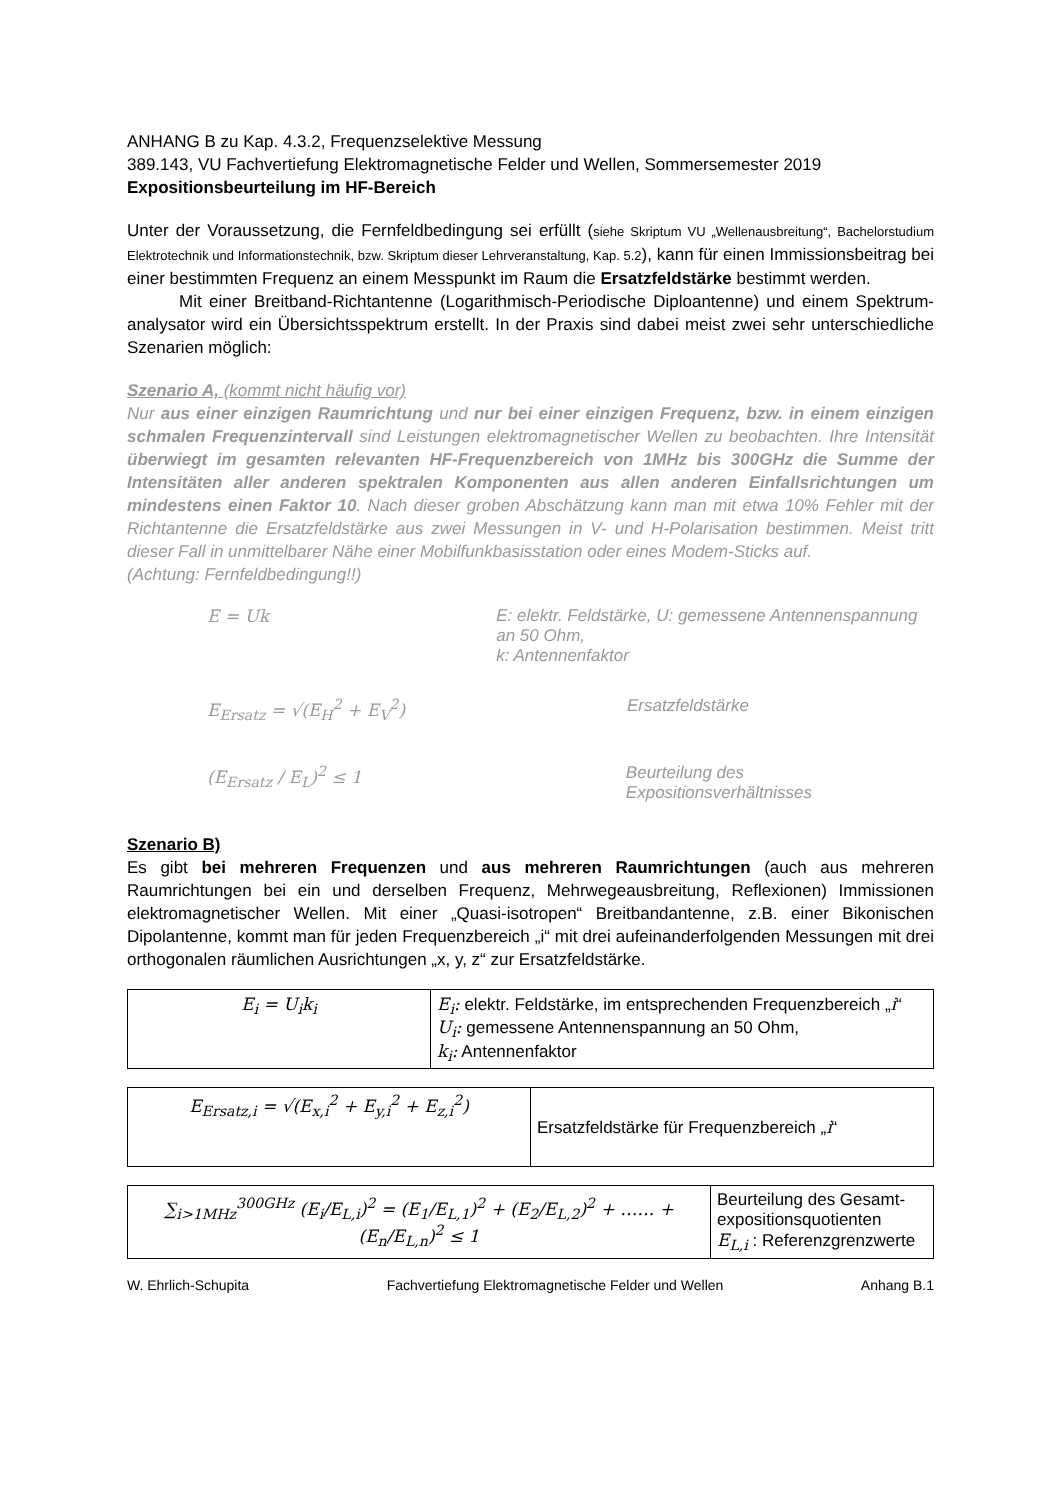ANHANG B zu Kap. 4.3.2, Frequenzselektive Messung
389.143, VU Fachvertiefung Elektromagnetische Felder und Wellen, Sommersemester 2019
Expositionsbeurteilung im HF-Bereich
Unter der Voraussetzung, die Fernfeldbedingung sei erfüllt (siehe Skriptum VU „Wellenausbreitung“, Bachelorstudium Elektrotechnik und Informationstechnik, bzw. Skriptum dieser Lehrveranstaltung, Kap. 5.2), kann für einen Immissionsbeitrag bei einer bestimmten Frequenz an einem Messpunkt im Raum die Ersatzfeldstärke bestimmt werden.
Mit einer Breitband-Richtantenne (Logarithmisch-Periodische Diploantenne) und einem Spektrum-analysator wird ein Übersichtsspektrum erstellt. In der Praxis sind dabei meist zwei sehr unterschiedliche Szenarien möglich:
Szenario A, (kommt nicht häufig vor)
Nur aus einer einzigen Raumrichtung und nur bei einer einzigen Frequenz, bzw. in einem einzigen schmalen Frequenzintervall sind Leistungen elektromagnetischer Wellen zu beobachten. Ihre Intensität überwiegt im gesamten relevanten HF-Frequenzbereich von 1MHz bis 300GHz die Summe der Intensitäten aller anderen spektralen Komponenten aus allen anderen Einfallsrichtungen um mindestens einen Faktor 10. Nach dieser groben Abschätzung kann man mit etwa 10% Fehler mit der Richtantenne die Ersatzfeldstärke aus zwei Messungen in V- und H-Polarisation bestimmen. Meist tritt dieser Fall in unmittelbarer Nähe einer Mobilfunkbasisstation oder eines Modem-Sticks auf.
(Achtung: Fernfeldbedingung!!)
E = Uk E: elektr. Feldstärke, U: gemessene Antennenspannung an 50 Ohm,
k: Antennenfaktor
E<sub>Ersatz</sub> = √(E<sub>H</sub><sup>2</sup> + E<sub>V</sub><sup>2</sup>) Ersatzfeldstärke
(E<sub>Ersatz</sub> / E<sub>L</sub>)<sup>2</sup> ≤ 1 Beurteilung des Expositionsverhältnisses
Szenario B)
Es gibt bei mehreren Frequenzen und aus mehreren Raumrichtungen (auch aus mehreren Raumrichtungen bei ein und derselben Frequenz, Mehrwegeausbreitung, Reflexionen) Immissionen elektromagnetischer Wellen. Mit einer „Quasi-isotropen“ Breitbandantenne, z.B. einer Bikonischen Dipolantenne, kommt man für jeden Frequenzbereich „i“ mit drei aufeinanderfolgenden Messungen mit drei orthogonalen räumlichen Ausrichtungen „x, y, z“ zur Ersatzfeldstärke.
| E<sub>i</sub> = U<sub>i</sub>k<sub>i</sub> | E<sub>i</sub>: elektr. Feldstärke, im entsprechenden Frequenzbereich „ i “ U<sub>i</sub>: gemessene Antennenspannung an 50 Ohm, k<sub>i</sub>: Antennenfaktor |
| E<sub>Ersatz,i</sub> = √(E<sub>x,i</sub><sup>2</sup> + E<sub>y,i</sub><sup>2</sup> + E<sub>z,i</sub><sup>2</sup>) | Ersatzfeldstärke für Frequenzbereich „ i “ |
| ∑<sub>i>1MHz</sub><sup>300GHz</sup> (E<sub>i</sub>/E<sub>L,i</sub>)<sup>2</sup> = (E<sub>1</sub>/E<sub>L,1</sub>)<sup>2</sup> + (E<sub>2</sub>/E<sub>L,2</sub>)<sup>2</sup> + …… + (E<sub>n</sub>/E<sub>L,n</sub>)<sup>2</sup> ≤ 1 | Beurteilung des Gesamt-expositionsquotienten E<sub>L,i</sub> : Referenzgrenzwerte |
W. Ehrlich-Schupita Fachvertiefung Elektromagnetische Felder und Wellen Anhang B.1